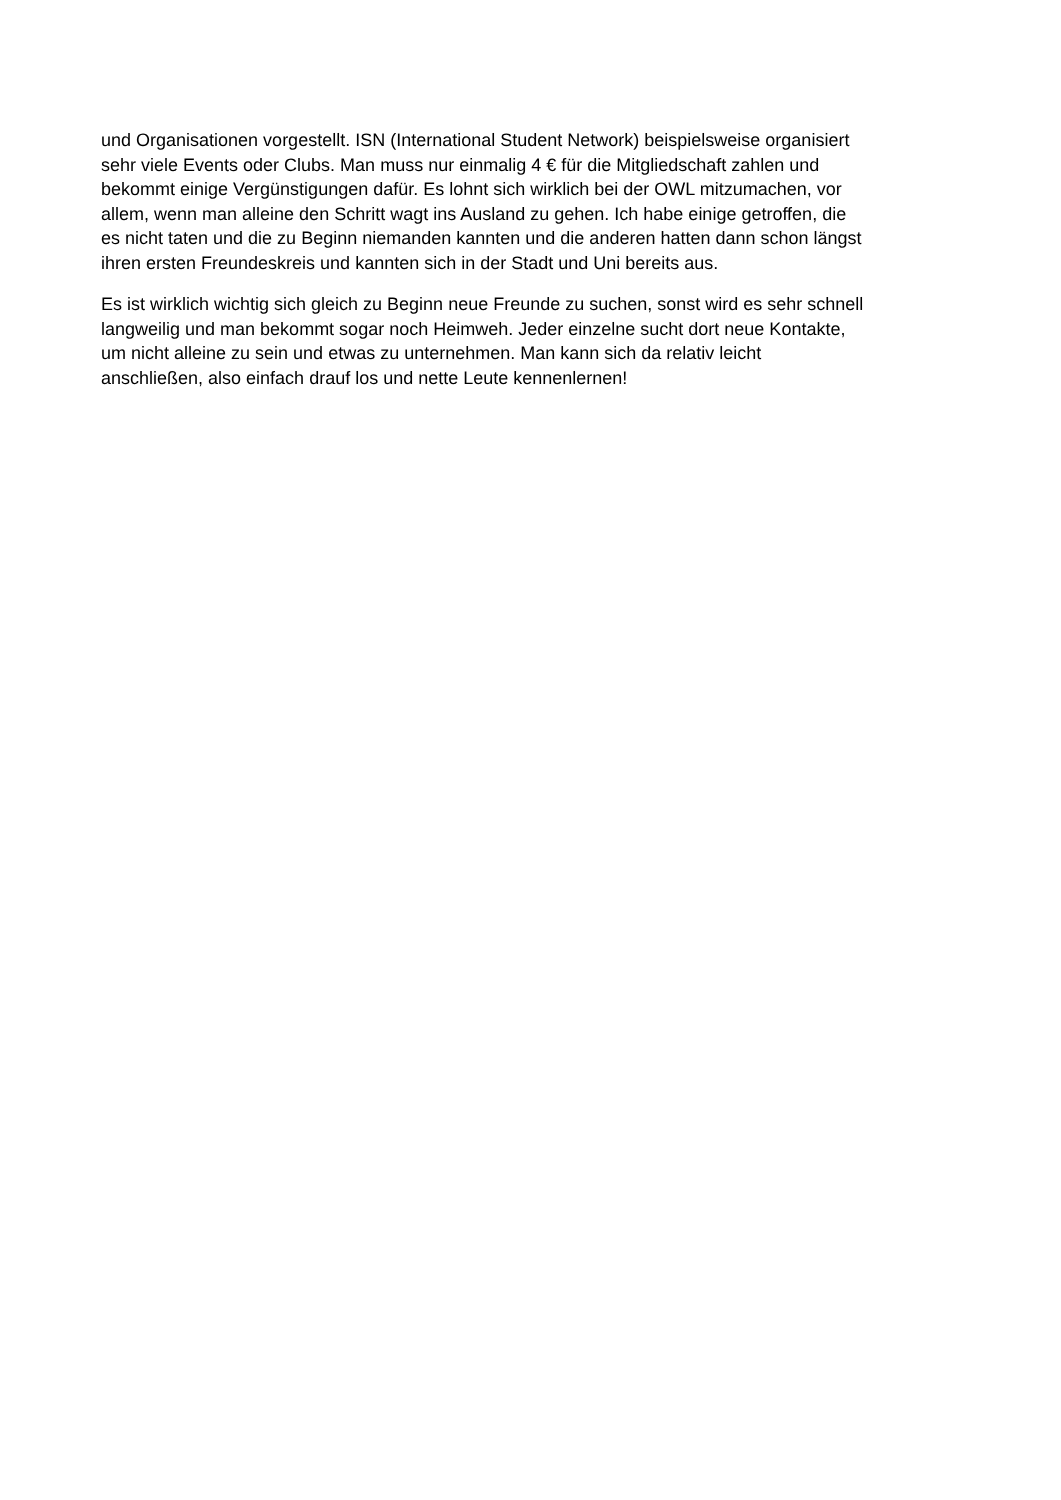und Organisationen vorgestellt. ISN (International Student Network) beispielsweise organisiert
sehr viele Events oder Clubs. Man muss nur einmalig 4 € für die Mitgliedschaft zahlen und
bekommt einige Vergünstigungen dafür. Es lohnt sich wirklich bei der OWL mitzumachen, vor
allem, wenn man alleine den Schritt wagt ins Ausland zu gehen. Ich habe einige getroffen, die
es nicht taten und die zu Beginn niemanden kannten und die anderen hatten dann schon längst
ihren ersten Freundeskreis und kannten sich in der Stadt und Uni bereits aus.
Es ist wirklich wichtig sich gleich zu Beginn neue Freunde zu suchen, sonst wird es sehr schnell
langweilig und man bekommt sogar noch Heimweh. Jeder einzelne sucht dort neue Kontakte,
um nicht alleine zu sein und etwas zu unternehmen. Man kann sich da relativ leicht
anschließen, also einfach drauf los und nette Leute kennenlernen!